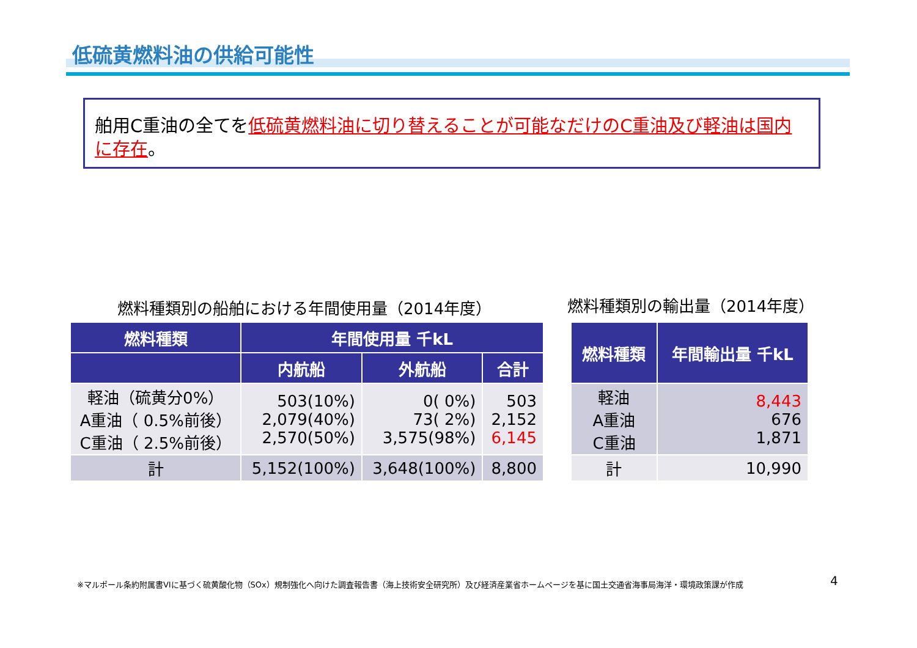低硫黄燃料油の供給可能性
舶用C重油の全てを低硫黄燃料油に切り替えることが可能なだけのC重油及び軽油は国内に存在。
燃料種類別の船舶における年間使用量（2014年度）
燃料種類別の輸出量（2014年度）
| 燃料種類 | 年間使用量 千kL | | |
| --- | --- | --- | --- |
| | 内航船 | 外航船 | 合計 |
| 軽油（硫黄分0%） A重油（ 0.5%前後） C重油（ 2.5%前後） | 503(10%) 2,079(40%) 2,570(50%) | 0( 0%) 73( 2%) 3,575(98%) | 503 2,152 6,145 |
| 計 | 5,152(100%) | 3,648(100%) | 8,800 |
| 燃料種類 | 年間輸出量 千kL |
| --- | --- |
| 軽油 A重油 C重油 | 8,443 676 1,871 |
| 計 | 10,990 |
※マルポール条約附属書VIに基づく硫黄酸化物（SOx）規制強化へ向けた調査報告書（海上技術安全研究所）及び経済産業省ホームページを基に国土交通省海事局海洋・環境政策課が作成
4